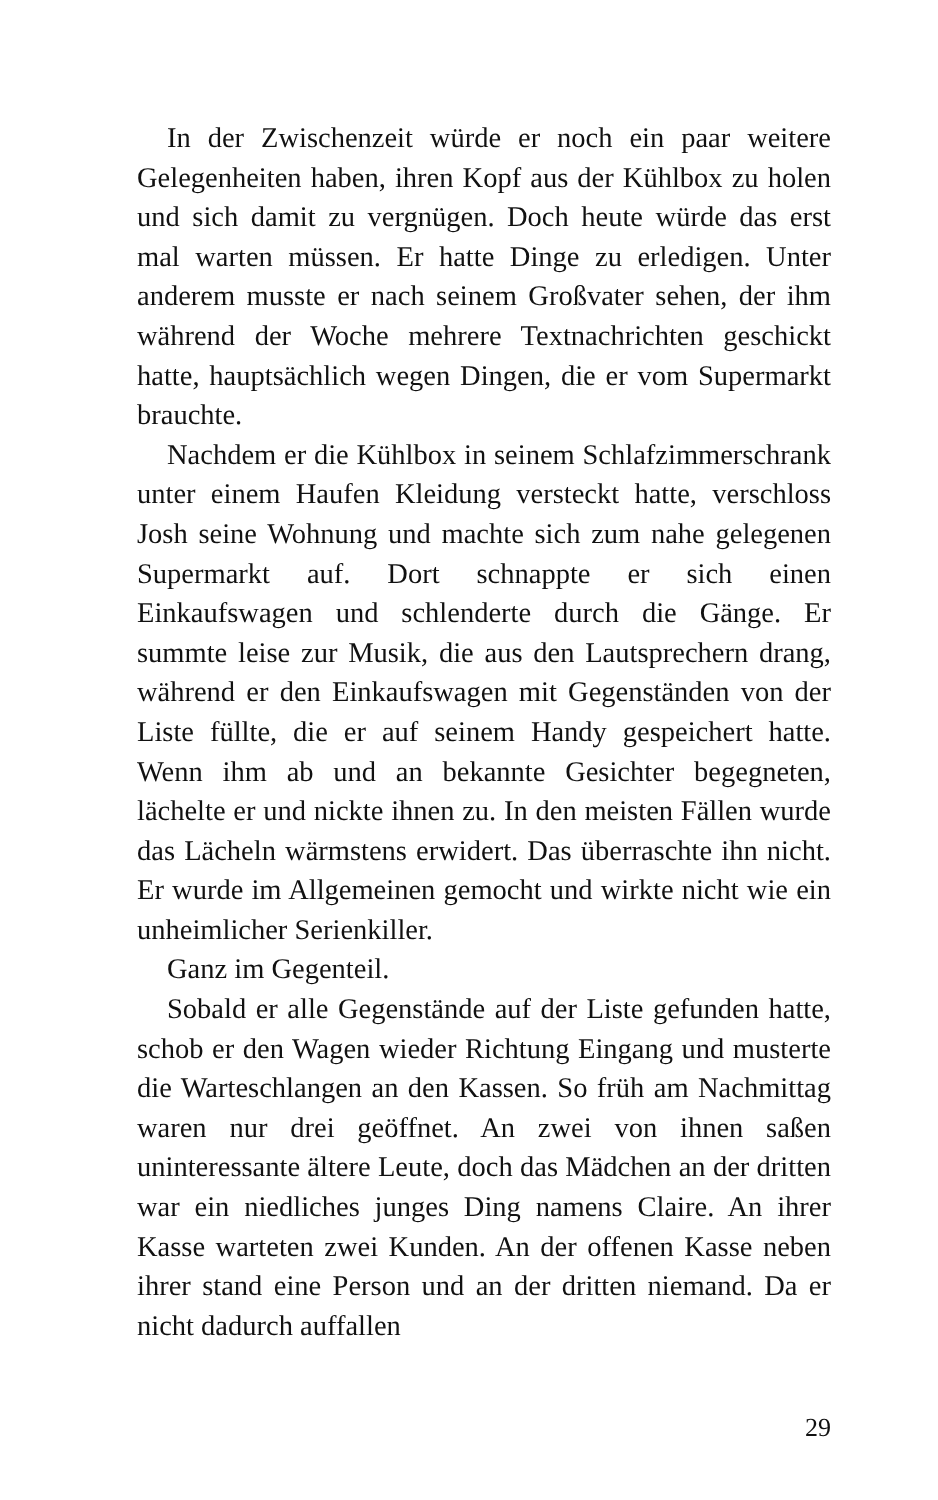In der Zwischenzeit würde er noch ein paar weitere Gelegenheiten haben, ihren Kopf aus der Kühlbox zu holen und sich damit zu vergnügen. Doch heute würde das erst mal warten müssen. Er hatte Dinge zu erledigen. Unter anderem musste er nach seinem Großvater sehen, der ihm während der Woche mehrere Textnachrichten geschickt hatte, hauptsächlich wegen Dingen, die er vom Supermarkt brauchte.
Nachdem er die Kühlbox in seinem Schlafzimmerschrank unter einem Haufen Kleidung versteckt hatte, verschloss Josh seine Wohnung und machte sich zum nahe gelegenen Supermarkt auf. Dort schnappte er sich einen Einkaufswagen und schlenderte durch die Gänge. Er summte leise zur Musik, die aus den Lautsprechern drang, während er den Einkaufswagen mit Gegenständen von der Liste füllte, die er auf seinem Handy gespeichert hatte. Wenn ihm ab und an bekannte Gesichter begegneten, lächelte er und nickte ihnen zu. In den meisten Fällen wurde das Lächeln wärmstens erwidert. Das überraschte ihn nicht. Er wurde im Allgemeinen gemocht und wirkte nicht wie ein unheimlicher Serienkiller.
Ganz im Gegenteil.
Sobald er alle Gegenstände auf der Liste gefunden hatte, schob er den Wagen wieder Richtung Eingang und musterte die Warteschlangen an den Kassen. So früh am Nachmittag waren nur drei geöffnet. An zwei von ihnen saßen uninteressante ältere Leute, doch das Mädchen an der dritten war ein niedliches junges Ding namens Claire. An ihrer Kasse warteten zwei Kunden. An der offenen Kasse neben ihrer stand eine Person und an der dritten niemand. Da er nicht dadurch auffallen
29